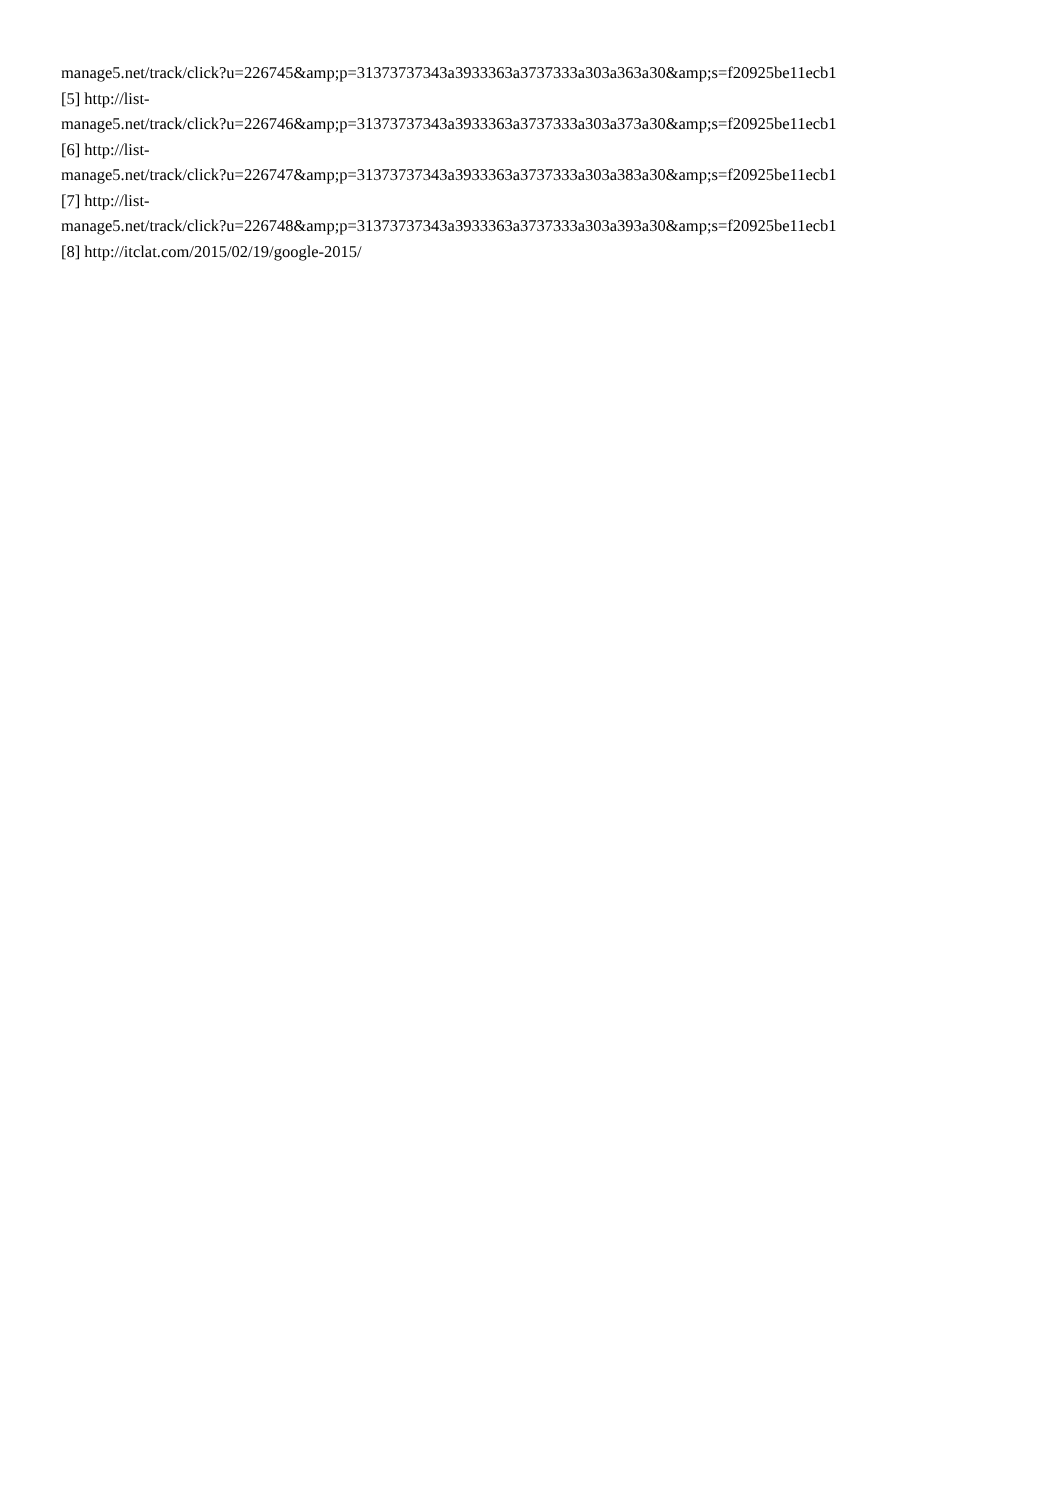manage5.net/track/click?u=226745&amp;p=31373737343a3933363a3737333a303a363a30&amp;s=f20925be11ecb1
[5] http://list-
manage5.net/track/click?u=226746&amp;p=31373737343a3933363a3737333a303a373a30&amp;s=f20925be11ecb1
[6] http://list-
manage5.net/track/click?u=226747&amp;p=31373737343a3933363a3737333a303a383a30&amp;s=f20925be11ecb1
[7] http://list-
manage5.net/track/click?u=226748&amp;p=31373737343a3933363a3737333a303a393a30&amp;s=f20925be11ecb1
[8] http://itclat.com/2015/02/19/google-2015/